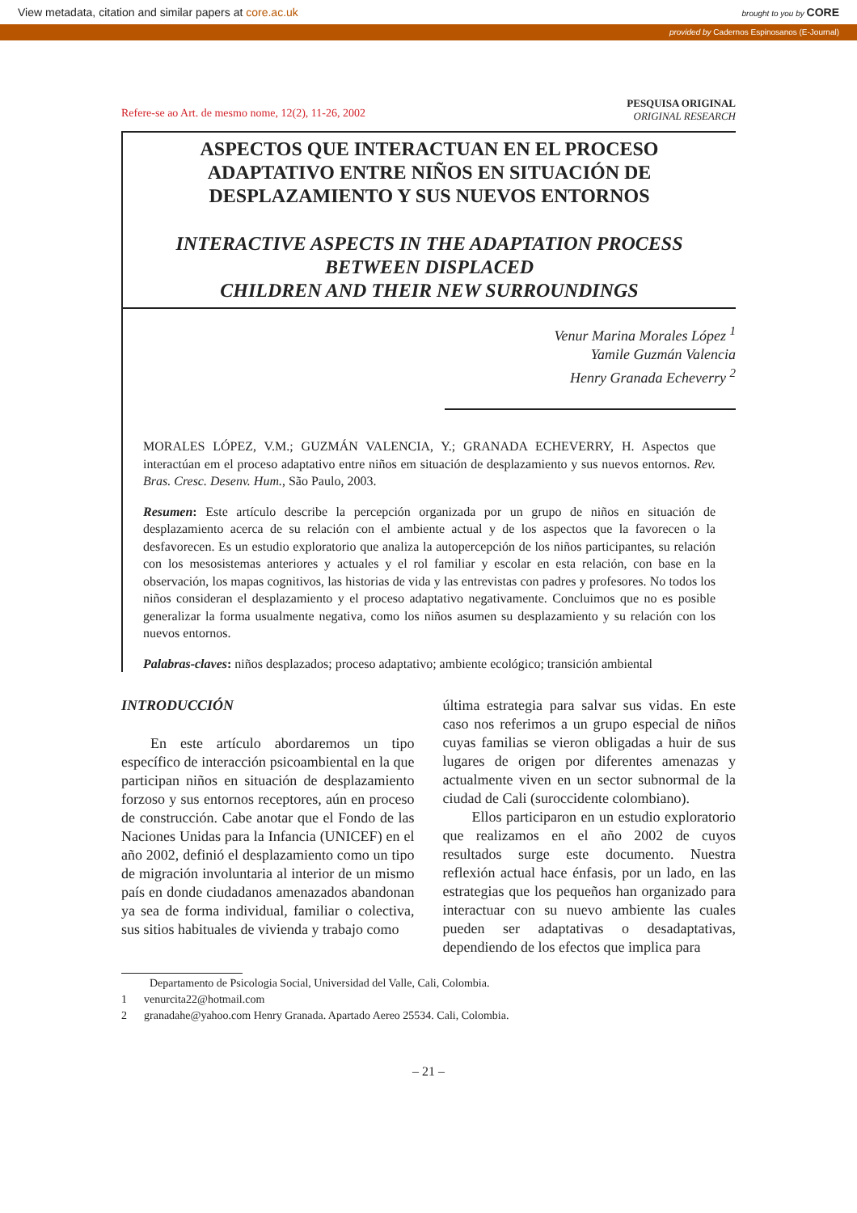View metadata, citation and similar papers at core.ac.uk brought to you by CORE
provided by Cadernos Espinosanos (E-Journal)
Refere-se ao Art. de mesmo nome, 12(2), 11-26, 2002 PESQUISA ORIGINAL
ORIGINAL RESEARCH
ASPECTOS QUE INTERACTUAN EN EL PROCESO
ADAPTATIVO ENTRE NIÑOS EN SITUACIÓN DE
DESPLAZAMIENTO Y SUS NUEVOS ENTORNOS
INTERACTIVE ASPECTS IN THE ADAPTATION PROCESS
BETWEEN DISPLACED
CHILDREN AND THEIR NEW SURROUNDINGS
Venur Marina Morales López <sup>1</sup>
Yamile Guzmán Valencia
Henry Granada Echeverry <sup>2</sup>
MORALES LÓPEZ, V.M.; GUZMÁN VALENCIA, Y.; GRANADA ECHEVERRY, H. Aspectos que interactúan em el proceso adaptativo entre niños em situación de desplazamiento y sus nuevos entornos. Rev. Bras. Cresc. Desenv. Hum., São Paulo, 2003.
Resumen: Este artículo describe la percepción organizada por un grupo de niños en situación de desplazamiento acerca de su relación con el ambiente actual y de los aspectos que la favorecen o la desfavorecen. Es un estudio exploratorio que analiza la autopercepción de los niños participantes, su relación con los mesosistemas anteriores y actuales y el rol familiar y escolar en esta relación, con base en la observación, los mapas cognitivos, las historias de vida y las entrevistas con padres y profesores. No todos los niños consideran el desplazamiento y el proceso adaptativo negativamente. Concluimos que no es posible generalizar la forma usualmente negativa, como los niños asumen su desplazamiento y su relación con los nuevos entornos.
Palabras-claves: niños desplazados; proceso adaptativo; ambiente ecológico; transición ambiental
INTRODUCCIÓN
  En este artículo abordaremos un tipo específico de interacción psicoambiental en la que participan niños en situación de desplazamiento forzoso y sus entornos receptores, aún en proceso de construcción. Cabe anotar que el Fondo de las Naciones Unidas para la Infancia (UNICEF) en el año 2002, definió el desplazamiento como un tipo de migración involuntaria al interior de un mismo país en donde ciudadanos amenazados abandonan ya sea de forma individual, familiar o colectiva, sus sitios habituales de vivienda y trabajo como
última estrategia para salvar sus vidas. En este caso nos referimos a un grupo especial de niños cuyas familias se vieron obligadas a huir de sus lugares de origen por diferentes amenazas y actualmente viven en un sector subnormal de la ciudad de Cali (suroccidente colombiano).
  Ellos participaron en un estudio exploratorio que realizamos en el año 2002 de cuyos resultados surge este documento. Nuestra reflexión actual hace énfasis, por un lado, en las estrategias que los pequeños han organizado para interactuar con su nuevo ambiente las cuales pueden ser adaptativas o desadaptativas, dependiendo de los efectos que implica para
   Departamento de Psicologia Social, Universidad del Valle, Cali, Colombia.
1  venurcita22@hotmail.com
2  granadahe@yahoo.com Henry Granada. Apartado Aereo 25534. Cali, Colombia.
– 21 –